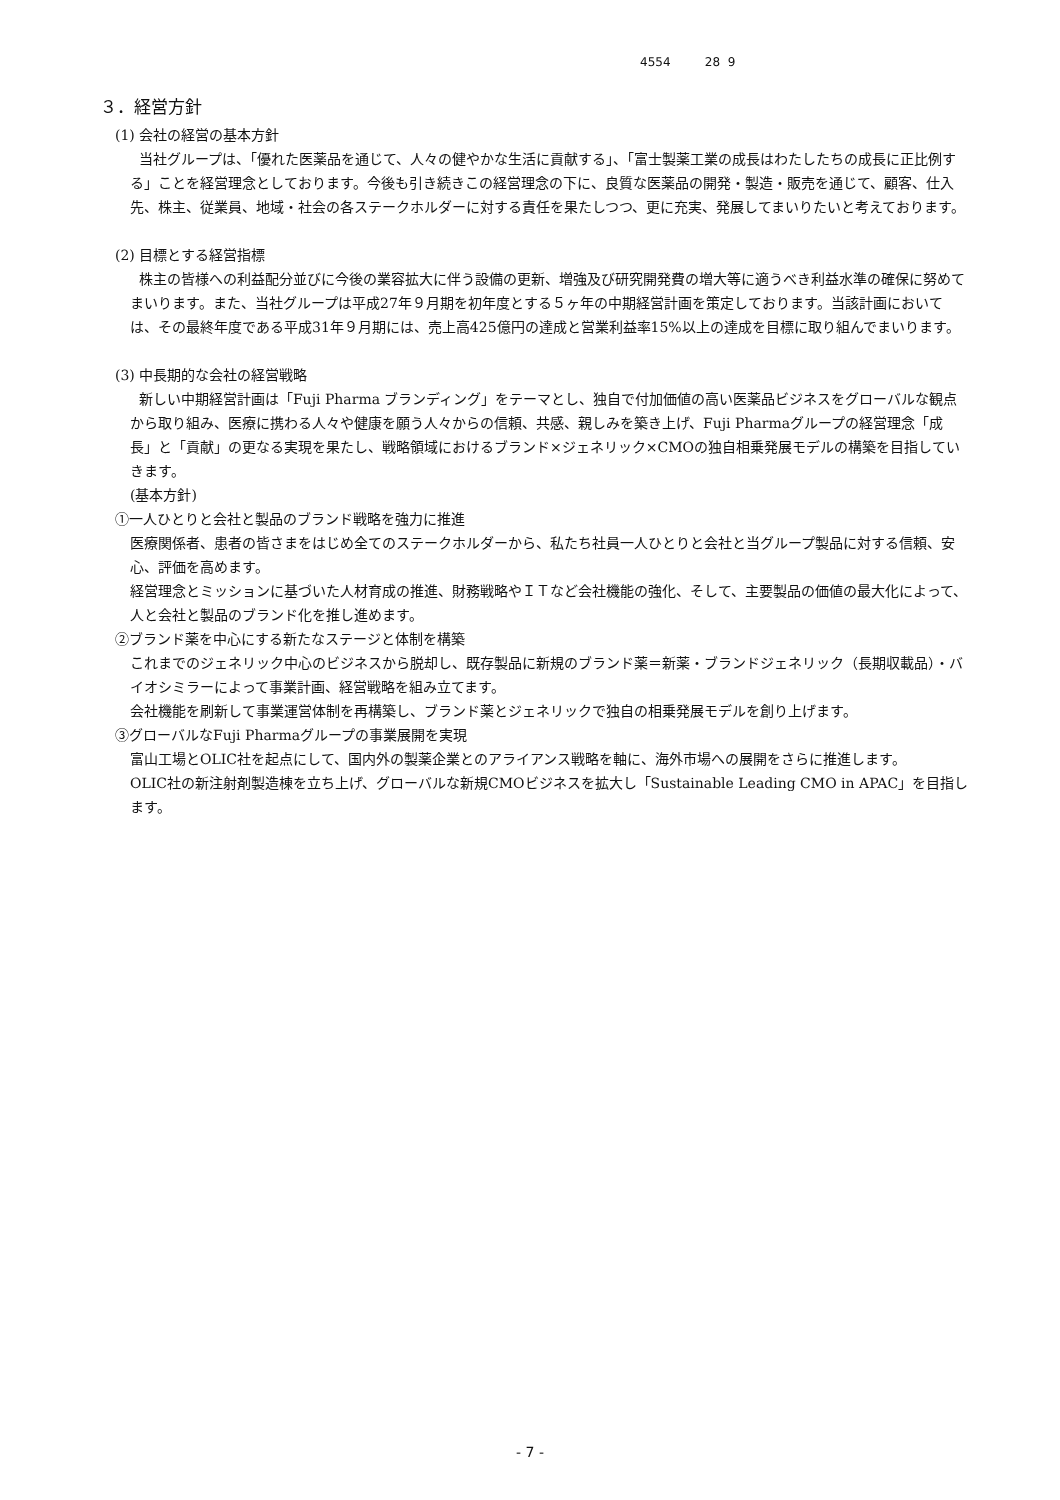4554 28 9
３．経営方針
(1) 会社の経営の基本方針
当社グループは、「優れた医薬品を通じて、人々の健やかな生活に貢献する」、「富士製薬工業の成長はわたしたちの成長に正比例する」ことを経営理念としております。今後も引き続きこの経営理念の下に、良質な医薬品の開発・製造・販売を通じて、顧客、仕入先、株主、従業員、地域・社会の各ステークホルダーに対する責任を果たしつつ、更に充実、発展してまいりたいと考えております。
(2) 目標とする経営指標
株主の皆様への利益配分並びに今後の業容拡大に伴う設備の更新、増強及び研究開発費の増大等に適うべき利益水準の確保に努めてまいります。また、当社グループは平成27年９月期を初年度とする５ヶ年の中期経営計画を策定しております。当該計画においては、その最終年度である平成31年９月期には、売上高425億円の達成と営業利益率15%以上の達成を目標に取り組んでまいります。
(3) 中長期的な会社の経営戦略
新しい中期経営計画は「Fuji Pharma ブランディング」をテーマとし、独自で付加価値の高い医薬品ビジネスをグローバルな観点から取り組み、医療に携わる人々や健康を願う人々からの信頼、共感、親しみを築き上げ、Fuji Pharmaグループの経営理念「成長」と「貢献」の更なる実現を果たし、戦略領域におけるブランド×ジェネリック×CMOの独自相乗発展モデルの構築を目指していきます。
(基本方針)
①一人ひとりと会社と製品のブランド戦略を強力に推進
医療関係者、患者の皆さまをはじめ全てのステークホルダーから、私たち社員一人ひとりと会社と当グループ製品に対する信頼、安心、評価を高めます。
経営理念とミッションに基づいた人材育成の推進、財務戦略やＩＴなど会社機能の強化、そして、主要製品の価値の最大化によって、人と会社と製品のブランド化を推し進めます。
②ブランド薬を中心にする新たなステージと体制を構築
これまでのジェネリック中心のビジネスから脱却し、既存製品に新規のブランド薬＝新薬・ブランドジェネリック（長期収載品）・バイオシミラーによって事業計画、経営戦略を組み立てます。
会社機能を刷新して事業運営体制を再構築し、ブランド薬とジェネリックで独自の相乗発展モデルを創り上げます。
③グローバルなFuji Pharmaグループの事業展開を実現
富山工場とOLIC社を起点にして、国内外の製薬企業とのアライアンス戦略を軸に、海外市場への展開をさらに推進します。
OLIC社の新注射剤製造棟を立ち上げ、グローバルな新規CMOビジネスを拡大し「Sustainable Leading CMO in APAC」を目指します。
- 7 -